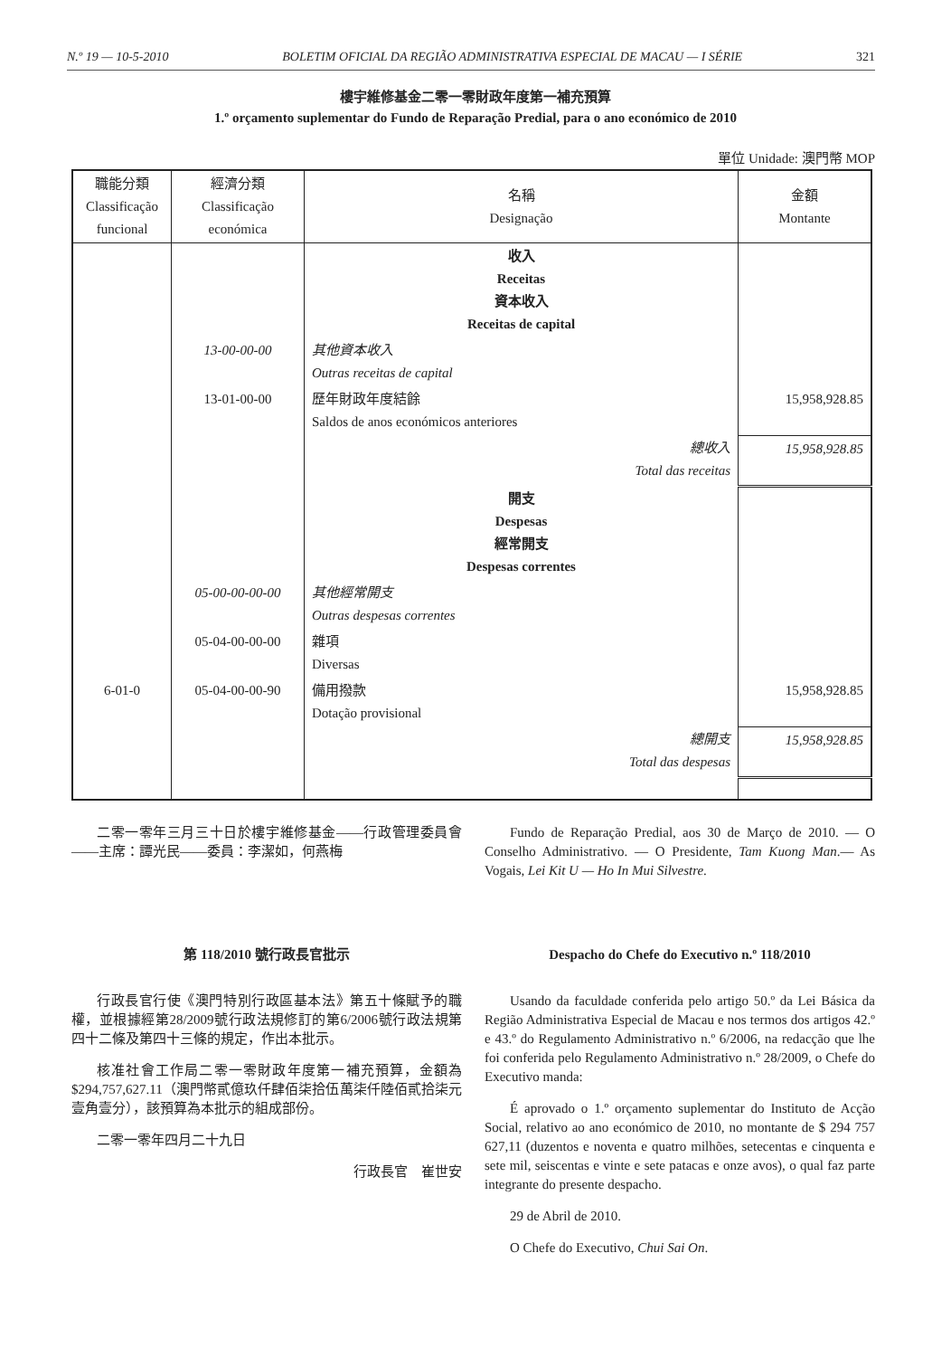N.º 19 — 10-5-2010 BOLETIM OFICIAL DA REGIÃO ADMINISTRATIVA ESPECIAL DE MACAU — I SÉRIE 321
樓宇維修基金二零一零財政年度第一補充預算
1.º orçamento suplementar do Fundo de Reparação Predial, para o ano económico de 2010
單位 Unidade: 澳門幣 MOP
| 職能分類 Classificação funcional | 經濟分類 Classificação económica | 名稱 Designação | 金額 Montante |
| --- | --- | --- | --- |
| | | 收入 Receitas 資本收入 Receitas de capital | |
| | 13-00-00-00 | 其他資本收入 Outras receitas de capital | |
| | 13-01-00-00 | 歷年財政年度結餘 Saldos de anos económicos anteriores | 15,958,928.85 |
| | | 總收入 Total das receitas | 15,958,928.85 |
| | | 開支 Despesas 經常開支 Despesas correntes | |
| | 05-00-00-00-00 | 其他經常開支 Outras despesas correntes | |
| | 05-04-00-00-00 | 雜項 Diversas | |
| 6-01-0 | 05-04-00-00-90 | 備用撥款 Dotação provisional | 15,958,928.85 |
| | | 總開支 Total das despesas | 15,958,928.85 |
二零一零年三月三十日於樓宇維修基金——行政管理委員會——主席：譚光民——委員：李潔如，何燕梅
Fundo de Reparação Predial, aos 30 de Março de 2010. — O Conselho Administrativo. — O Presidente, Tam Kuong Man.— As Vogais, Lei Kit U — Ho In Mui Silvestre.
第 118/2010 號行政長官批示
行政長官行使《澳門特別行政區基本法》第五十條賦予的職權，並根據經第28/2009號行政法規修訂的第6/2006號行政法規第四十二條及第四十三條的規定，作出本批示。
核准社會工作局二零一零財政年度第一補充預算，金額為$294,757,627.11（澳門幣貳億玖仟肆佰柒拾伍萬柒仟陸佰貳拾柒元壹角壹分），該預算為本批示的組成部份。
二零一零年四月二十九日
行政長官　崔世安
Despacho do Chefe do Executivo n.º 118/2010
Usando da faculdade conferida pelo artigo 50.º da Lei Básica da Região Administrativa Especial de Macau e nos termos dos artigos 42.º e 43.º do Regulamento Administrativo n.º 6/2006, na redacção que lhe foi conferida pelo Regulamento Administrativo n.º 28/2009, o Chefe do Executivo manda:
É aprovado o 1.º orçamento suplementar do Instituto de Acção Social, relativo ao ano económico de 2010, no montante de $ 294 757 627,11 (duzentos e noventa e quatro milhões, setecentas e cinquenta e sete mil, seiscentas e vinte e sete patacas e onze avos), o qual faz parte integrante do presente despacho.
29 de Abril de 2010.
O Chefe do Executivo, Chui Sai On.